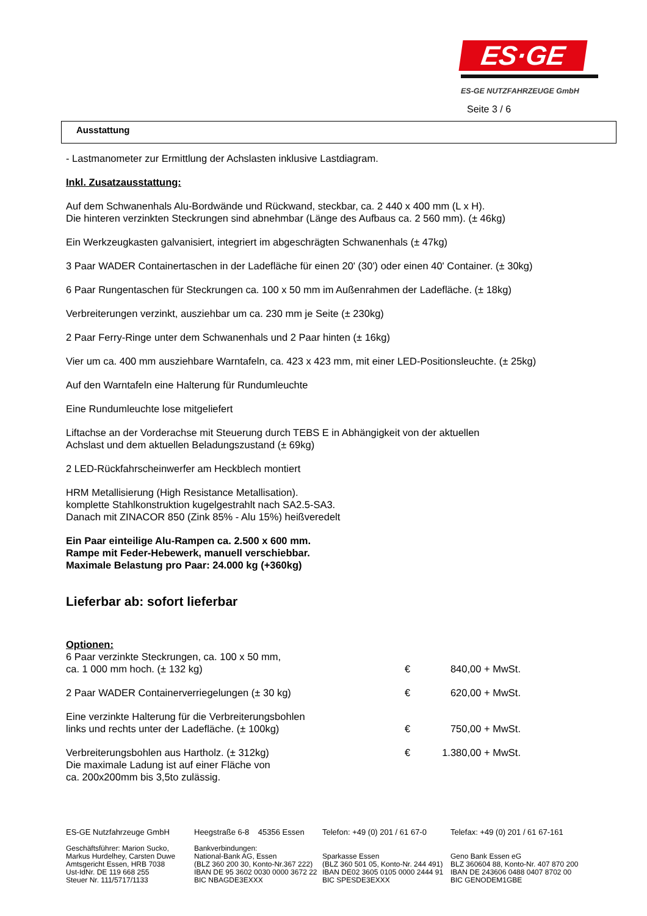ES·GE
ES-GE NUTZFAHRZEUGE GmbH
Seite 3 / 6
Ausstattung
- Lastmanometer zur Ermittlung der Achslasten inklusive Lastdiagram.
Inkl. Zusatzausstattung:
Auf dem Schwanenhals Alu-Bordwände und Rückwand, steckbar, ca. 2 440 x 400 mm (L x H).
Die hinteren verzinkten Steckrungen sind abnehmbar (Länge des Aufbaus ca. 2 560 mm). (± 46kg)
Ein Werkzeugkasten galvanisiert, integriert im abgeschrägten Schwanenhals (± 47kg)
3 Paar WADER Containertaschen in der Ladefläche für einen 20' (30') oder einen 40' Container. (± 30kg)
6 Paar Rungentaschen für Steckrungen ca. 100 x 50 mm im Außenrahmen der Ladefläche. (± 18kg)
Verbreiterungen verzinkt, ausziehbar um ca. 230 mm je Seite (± 230kg)
2 Paar Ferry-Ringe unter dem Schwanenhals und 2 Paar hinten (± 16kg)
Vier um ca. 400 mm ausziehbare Warntafeln, ca. 423 x 423 mm, mit einer LED-Positionsleuchte. (± 25kg)
Auf den Warntafeln eine Halterung für Rundumleuchte
Eine Rundumleuchte lose mitgeliefert
Liftachse an der Vorderachse mit Steuerung durch TEBS E in Abhängigkeit von der aktuellen
Achslast und dem aktuellen Beladungszustand (± 69kg)
2 LED-Rückfahrscheinwerfer am Heckblech montiert
HRM Metallisierung (High Resistance Metallisation).
komplette Stahlkonstruktion kugelgestrahlt nach SA2.5-SA3.
Danach mit ZINACOR 850 (Zink 85% - Alu 15%) heißveredelt
Ein Paar einteilige Alu-Rampen ca. 2.500 x 600 mm.
Rampe mit Feder-Hebewerk, manuell verschiebbar.
Maximale Belastung pro Paar: 24.000 kg (+360kg)
Lieferbar ab: sofort lieferbar
Optionen:
| 6 Paar verzinkte Steckrungen, ca. 100 x 50 mm, ca. 1 000 mm hoch. (± 132 kg) | € | 840,00 + MwSt. |
| 2 Paar WADER Containerverriegelungen (± 30 kg) | € | 620,00 + MwSt. |
| Eine verzinkte Halterung für die Verbreiterungsbohlen links und rechts unter der Ladefläche. (± 100kg) | € | 750,00 + MwSt. |
| Verbreiterungsbohlen aus Hartholz. (± 312kg) Die maximale Ladung ist auf einer Fläche von ca. 200x200mm bis 3,5to zulässig. | € | 1.380,00 + MwSt. |
ES-GE Nutzfahrzeuge GmbH
Geschäftsführer: Marion Sucko,
Markus Hurdelhey, Carsten Duwe
Amtsgericht Essen, HRB 7038
Ust-IdNr. DE 119 668 255
Steuer Nr. 111/5717/1133
Heegstraße 6-8 45356 Essen
Bankverbindungen:
National-Bank AG, Essen
(BLZ 360 200 30, Konto-Nr.367 222)
IBAN DE 95 3602 0030 0000 3672 22
BIC NBAGDE3EXXX
Telefon: +49 (0) 201 / 61 67-0
Sparkasse Essen
(BLZ 360 501 05, Konto-Nr. 244 491)
IBAN DE02 3605 0105 0000 2444 91
BIC SPESDE3EXXX
Telefax: +49 (0) 201 / 61 67-161
Geno Bank Essen eG
BLZ 360604 88, Konto-Nr. 407 870 200
IBAN DE 243606 0488 0407 8702 00
BIC GENODEM1GBE